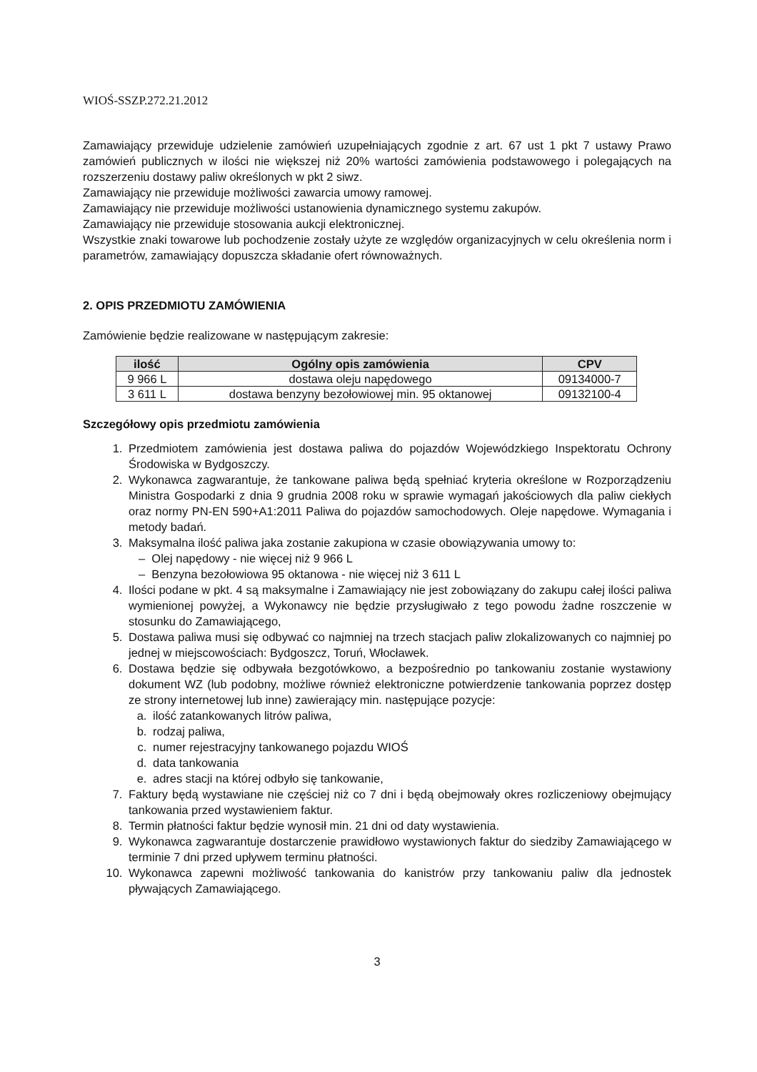WIOŚ-SSZP.272.21.2012
Zamawiający przewiduje udzielenie zamówień uzupełniających zgodnie z art. 67 ust 1 pkt 7 ustawy Prawo zamówień publicznych w ilości nie większej niż 20% wartości zamówienia podstawowego i polegających na rozszerzeniu dostawy paliw określonych w pkt 2 siwz.
Zamawiający nie przewiduje możliwości zawarcia umowy ramowej.
Zamawiający nie przewiduje możliwości ustanowienia dynamicznego systemu zakupów.
Zamawiający nie przewiduje stosowania aukcji elektronicznej.
Wszystkie znaki towarowe lub pochodzenie zostały użyte ze względów organizacyjnych w celu określenia norm i parametrów, zamawiający dopuszcza składanie ofert równoważnych.
2. OPIS PRZEDMIOTU ZAMÓWIENIA
Zamówienie będzie realizowane w następującym zakresie:
| ilość | Ogólny opis zamówienia | CPV |
| --- | --- | --- |
| 9 966 L | dostawa oleju napędowego | 09134000-7 |
| 3 611 L | dostawa benzyny bezołowiowej min. 95 oktanowej | 09132100-4 |
Szczegółowy opis przedmiotu zamówienia
1. Przedmiotem zamówienia jest dostawa paliwa do pojazdów Wojewódzkiego Inspektoratu Ochrony Środowiska w Bydgoszczy.
2. Wykonawca zagwarantuje, że tankowane paliwa będą spełniać kryteria określone w Rozporządzeniu Ministra Gospodarki z dnia 9 grudnia 2008 roku w sprawie wymagań jakościowych dla paliw ciekłych oraz normy PN-EN 590+A1:2011 Paliwa do pojazdów samochodowych. Oleje napędowe. Wymagania i metody badań.
3. Maksymalna ilość paliwa jaka zostanie zakupiona w czasie obowiązywania umowy to:
– Olej napędowy - nie więcej niż 9 966 L
– Benzyna bezołowiowa 95 oktanowa - nie więcej niż 3 611 L
4. Ilości podane w pkt. 4 są maksymalne i Zamawiający nie jest zobowiązany do zakupu całej ilości paliwa wymienionej powyżej, a Wykonawcy nie będzie przysługiwało z tego powodu żadne roszczenie w stosunku do Zamawiającego,
5. Dostawa paliwa musi się odbywać co najmniej na trzech stacjach paliw zlokalizowanych co najmniej po jednej w miejscowościach: Bydgoszcz, Toruń, Włocławek.
6. Dostawa będzie się odbywała bezgotówkowo, a bezpośrednio po tankowaniu zostanie wystawiony dokument WZ (lub podobny, możliwe również elektroniczne potwierdzenie tankowania poprzez dostęp ze strony internetowej lub inne) zawierający min. następujące pozycje:
a. ilość zatankowanych litrów paliwa,
b. rodzaj paliwa,
c. numer rejestracyjny tankowanego pojazdu WIOŚ
d. data tankowania
e. adres stacji na której odbyło się tankowanie,
7. Faktury będą wystawiane nie częściej niż co 7 dni i będą obejmowały okres rozliczeniowy obejmujący tankowania przed wystawieniem faktur.
8. Termin płatności faktur będzie wynosił min. 21 dni od daty wystawienia.
9. Wykonawca zagwarantuje dostarczenie prawidłowo wystawionych faktur do siedziby Zamawiającego w terminie 7 dni przed upływem terminu płatności.
10. Wykonawca zapewni możliwość tankowania do kanistrów przy tankowaniu paliw dla jednostek pływających Zamawiającego.
3